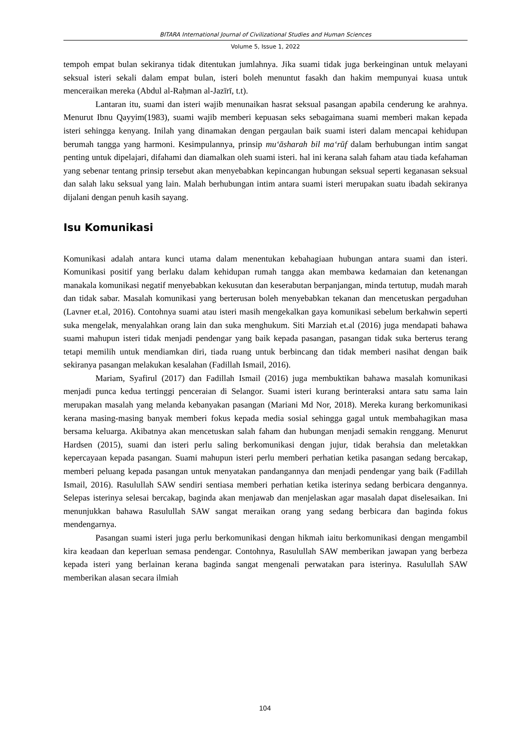BITARA International Journal of Civilizational Studies and Human Sciences
Volume 5, Issue 1, 2022
tempoh empat bulan sekiranya tidak ditentukan jumlahnya. Jika suami tidak juga berkeinginan untuk melayani seksual isteri sekali dalam empat bulan, isteri boleh menuntut fasakh dan hakim mempunyai kuasa untuk menceraikan mereka (Abdul al-Raḥman al-Jazīrī, t.t).
Lantaran itu, suami dan isteri wajib menunaikan hasrat seksual pasangan apabila cenderung ke arahnya. Menurut Ibnu Qayyim(1983), suami wajib memberi kepuasan seks sebagaimana suami memberi makan kepada isteri sehingga kenyang. Inilah yang dinamakan dengan pergaulan baik suami isteri dalam mencapai kehidupan berumah tangga yang harmoni. Kesimpulannya, prinsip mu‘āsharah bil ma‘rūf dalam berhubungan intim sangat penting untuk dipelajari, difahami dan diamalkan oleh suami isteri. hal ini kerana salah faham atau tiada kefahaman yang sebenar tentang prinsip tersebut akan menyebabkan kepincangan hubungan seksual seperti keganasan seksual dan salah laku seksual yang lain. Malah berhubungan intim antara suami isteri merupakan suatu ibadah sekiranya dijalani dengan penuh kasih sayang.
Isu Komunikasi
Komunikasi adalah antara kunci utama dalam menentukan kebahagiaan hubungan antara suami dan isteri. Komunikasi positif yang berlaku dalam kehidupan rumah tangga akan membawa kedamaian dan ketenangan manakala komunikasi negatif menyebabkan kekusutan dan keserabutan berpanjangan, minda tertutup, mudah marah dan tidak sabar. Masalah komunikasi yang berterusan boleh menyebabkan tekanan dan mencetuskan pergaduhan (Lavner et.al, 2016). Contohnya suami atau isteri masih mengekalkan gaya komunikasi sebelum berkahwin seperti suka mengelak, menyalahkan orang lain dan suka menghukum. Siti Marziah et.al (2016) juga mendapati bahawa suami mahupun isteri tidak menjadi pendengar yang baik kepada pasangan, pasangan tidak suka berterus terang tetapi memilih untuk mendiamkan diri, tiada ruang untuk berbincang dan tidak memberi nasihat dengan baik sekiranya pasangan melakukan kesalahan (Fadillah Ismail, 2016).
Mariam, Syafirul (2017) dan Fadillah Ismail (2016) juga membuktikan bahawa masalah komunikasi menjadi punca kedua tertinggi penceraian di Selangor. Suami isteri kurang berinteraksi antara satu sama lain merupakan masalah yang melanda kebanyakan pasangan (Mariani Md Nor, 2018). Mereka kurang berkomunikasi kerana masing-masing banyak memberi fokus kepada media sosial sehingga gagal untuk membahagikan masa bersama keluarga. Akibatnya akan mencetuskan salah faham dan hubungan menjadi semakin renggang. Menurut Hardsen (2015), suami dan isteri perlu saling berkomunikasi dengan jujur, tidak berahsia dan meletakkan kepercayaan kepada pasangan. Suami mahupun isteri perlu memberi perhatian ketika pasangan sedang bercakap, memberi peluang kepada pasangan untuk menyatakan pandangannya dan menjadi pendengar yang baik (Fadillah Ismail, 2016). Rasulullah SAW sendiri sentiasa memberi perhatian ketika isterinya sedang berbicara dengannya. Selepas isterinya selesai bercakap, baginda akan menjawab dan menjelaskan agar masalah dapat diselesaikan. Ini menunjukkan bahawa Rasulullah SAW sangat meraikan orang yang sedang berbicara dan baginda fokus mendengarnya.
Pasangan suami isteri juga perlu berkomunikasi dengan hikmah iaitu berkomunikasi dengan mengambil kira keadaan dan keperluan semasa pendengar. Contohnya, Rasulullah SAW memberikan jawapan yang berbeza kepada isteri yang berlainan kerana baginda sangat mengenali perwatakan para isterinya. Rasulullah SAW memberikan alasan secara ilmiah
104